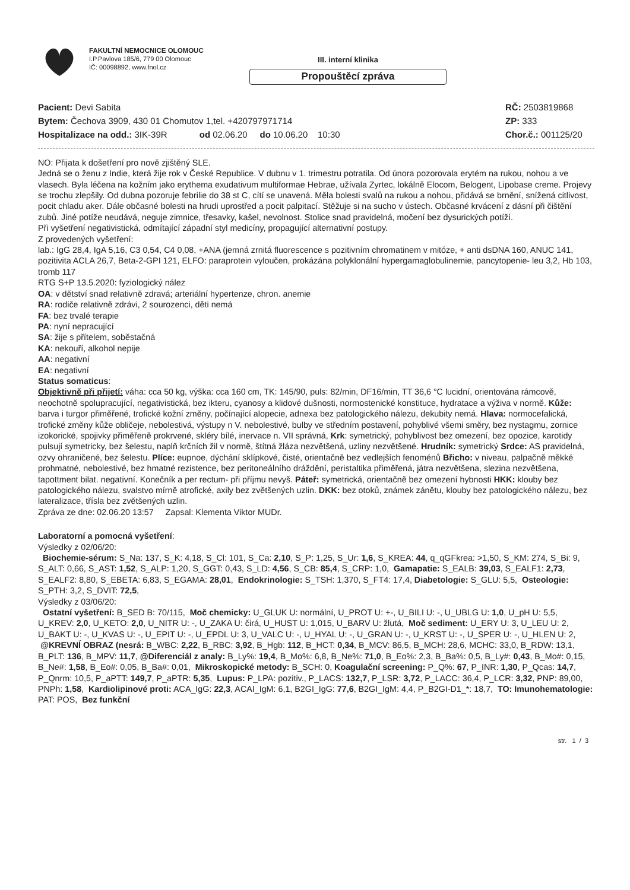FAKULTNÍ NEMOCNICE OLOMOUC
I.P.Pavlova 185/6, 779 00 Olomouc
IČ: 00098892, www.fnol.cz
III. interní klinika
Propouštěcí zpráva
Pacient: Devi Sabita
RČ: 2503819868
Bytem: Čechova 3909, 430 01 Chomutov 1,tel. +420797971714
ZP: 333
Hospitalizace na odd.: 3IK-39R od 02.06.20 do 10.06.20 10:30
Chor.č.: 001125/20
NO: Přijata k došetření pro nově zjištěný SLE.
Jedná se o ženu z Indie, která žije rok v České Republice. V dubnu v 1. trimestru potratila. Od února pozorovala erytém na rukou, nohou a ve vlasech. Byla léčena na kožním jako erythema exudativum multiformae Hebrae, užívala Zyrtec, lokálně Elocom, Belogent, Lipobase creme. Projevy se trochu zlepšily. Od dubna pozoruje febrilie do 38 st C, cítí se unavená. Měla bolesti svalů na rukou a nohou, přidává se brnění, snížená citlivost, pocit chladu aker. Dále občasné bolesti na hrudi uprostřed a pocit palpitací. Stěžuje si na sucho v ústech. Občasné krvácení z dásní při čištění zubů. Jiné potíže neudává, neguje zimnice, třesavky, kašel, nevolnost. Stolice snad pravidelná, močení bez dysurických potíží.
Při vyšetření negativistická, odmítající západní styl medicíny, propagující alternativní postupy.
Z provedených vyšetření:
lab.: IgG 28,4, IgA 5,16, C3 0,54, C4 0,08, +ANA (jemná zrnitá fluorescence s pozitivním chromatinem v mitóze, + anti dsDNA 160, ANUC 141, pozitivita ACLA 26,7, Beta-2-GPI 121, ELFO: paraprotein vyloučen, prokázána polyklonální hypergamaglobulinemie, pancytopenie- leu 3,2, Hb 103, tromb 117
RTG S+P 13.5.2020: fyziologický nález
OA: v dětství snad relativně zdravá; arteriální hypertenze, chron. anemie
RA: rodiče relativně zdrávi, 2 sourozenci, děti nemá
FA: bez trvalé terapie
PA: nyní nepracující
SA: žije s přítelem, soběstačná
KA: nekouří, alkohol nepije
AA: negativní
EA: negativní
Status somaticus:
Objektivně při přijetí: váha: cca 50 kg, výška: cca 160 cm, TK: 145/90, puls: 82/min, DF16/min, TT 36,6 °C lucidní, orientována rámcově, neochotně spolupracující, negativistická, bez ikteru, cyanosy a klidové dušnosti, normostenické konstituce, hydratace a výživa v normě. Kůže: barva i turgor přiměřené, trofické kožní změny, počínající alopecie, adnexa bez patologického nálezu, dekubity nemá. Hlava: normocefalická, trofické změny kůže obličeje, nebolestivá, výstupy n V. nebolestivé, bulby ve středním postavení, pohyblivé všemi směry, bez nystagmu, zornice izokorické, spojivky přiměřeně prokrvené, skléry bílé, inervace n. VII správná, Krk: symetrický, pohyblivost bez omezení, bez opozice, karotidy pulsují symetricky, bez šelestu, naplň krčních žil v normě, štítná žláza nezvětšená, uzliny nezvětšené. Hrudník: symetrický Srdce: AS pravidelná, ozvy ohraničené, bez šelestu. Plíce: eupnoe, dýchání sklípkové, čisté, orientačně bez vedlejších fenoménů Břicho: v niveau, palpačně měkké prohmatné, nebolestivé, bez hmatné rezistence, bez peritoneálního dráždění, peristaltika přiměřená, játra nezvětšena, slezina nezvětšena, tapottment bilat. negativní. Konečník a per rectum- při příjmu nevyš. Páteř: symetrická, orientačně bez omezení hybnosti HKK: klouby bez patologického nálezu, svalstvo mírně atrofické, axily bez zvětšených uzlin. DKK: bez otoků, známek zánětu, klouby bez patologického nálezu, bez lateralizace, třísla bez zvětšených uzlin.
Zpráva ze dne: 02.06.20 13:57 Zapsal: Klementa Viktor MUDr.
Laboratorní a pomocná vyšetření:
Výsledky z 02/06/20:
Biochemie-sérum: S_Na: 137, S_K: 4,18, S_Cl: 101, S_Ca: 2,10, S_P: 1,25, S_Ur: 1,6, S_KREA: 44, q_qGFkrea: >1,50, S_KM: 274, S_Bi: 9, S_ALT: 0,66, S_AST: 1,52, S_ALP: 1,20, S_GGT: 0,43, S_LD: 4,56, S_CB: 85,4, S_CRP: 1,0, Gamapatie: S_EALB: 39,03, S_EALF1: 2,73, S_EALF2: 8,80, S_EBETA: 6,83, S_EGAMA: 28,01, Endokrinologie: S_TSH: 1,370, S_FT4: 17,4, Diabetologie: S_GLU: 5,5, Osteologie: S_PTH: 3,2, S_DVIT: 72,5,
Výsledky z 03/06/20:
Ostatní vyšetření: B_SED B: 70/115, Moč chemicky: U_GLUK U: normální, U_PROT U: +-, U_BILI U: -, U_UBLG U: 1,0, U_pH U: 5,5, U_KREV: 2,0, U_KETO: 2,0, U_NITR U: -, U_ZAKA U: čirá, U_HUST U: 1,015, U_BARV U: žlutá, Moč sediment: U_ERY U: 3, U_LEU U: 2, U_BAKT U: -, U_KVAS U: -, U_EPIT U: -, U_EPDL U: 3, U_VALC U: -, U_HYAL U: -, U_GRAN U: -, U_KRST U: -, U_SPER U: -, U_HLEN U: 2, @KREVNÍ OBRAZ (nesrá: B_WBC: 2,22, B_RBC: 3,92, B_Hgb: 112, B_HCT: 0,34, B_MCV: 86,5, B_MCH: 28,6, MCHC: 33,0, B_RDW: 13,1, B_PLT: 136, B_MPV: 11,7, @Diferenciál z analy: B_Ly%: 19,4, B_Mo%: 6,8, B_Ne%: 71,0, B_Eo%: 2,3, B_Ba%: 0,5, B_Ly#: 0,43, B_Mo#: 0,15, B_Ne#: 1,58, B_Eo#: 0,05, B_Ba#: 0,01, Mikroskopické metody: B_SCH: 0, Koagulační screening: P_Q%: 67, P_INR: 1,30, P_Qcas: 14,7, P_Qnrm: 10,5, P_aPTT: 149,7, P_aPTR: 5,35, Lupus: P_LPA: pozitiv., P_LACS: 132,7, P_LSR: 3,72, P_LACC: 36,4, P_LCR: 3,32, PNP: 89,00, PNPh: 1,58, Kardiolipinové proti: ACA_IgG: 22,3, ACAI_IgM: 6,1, B2GI_IgG: 77,6, B2GI_IgM: 4,4, P_B2GI-D1_*: 18,7, TO: Imunohematologie: PAT: POS, Bez funkční
str. 1 / 3